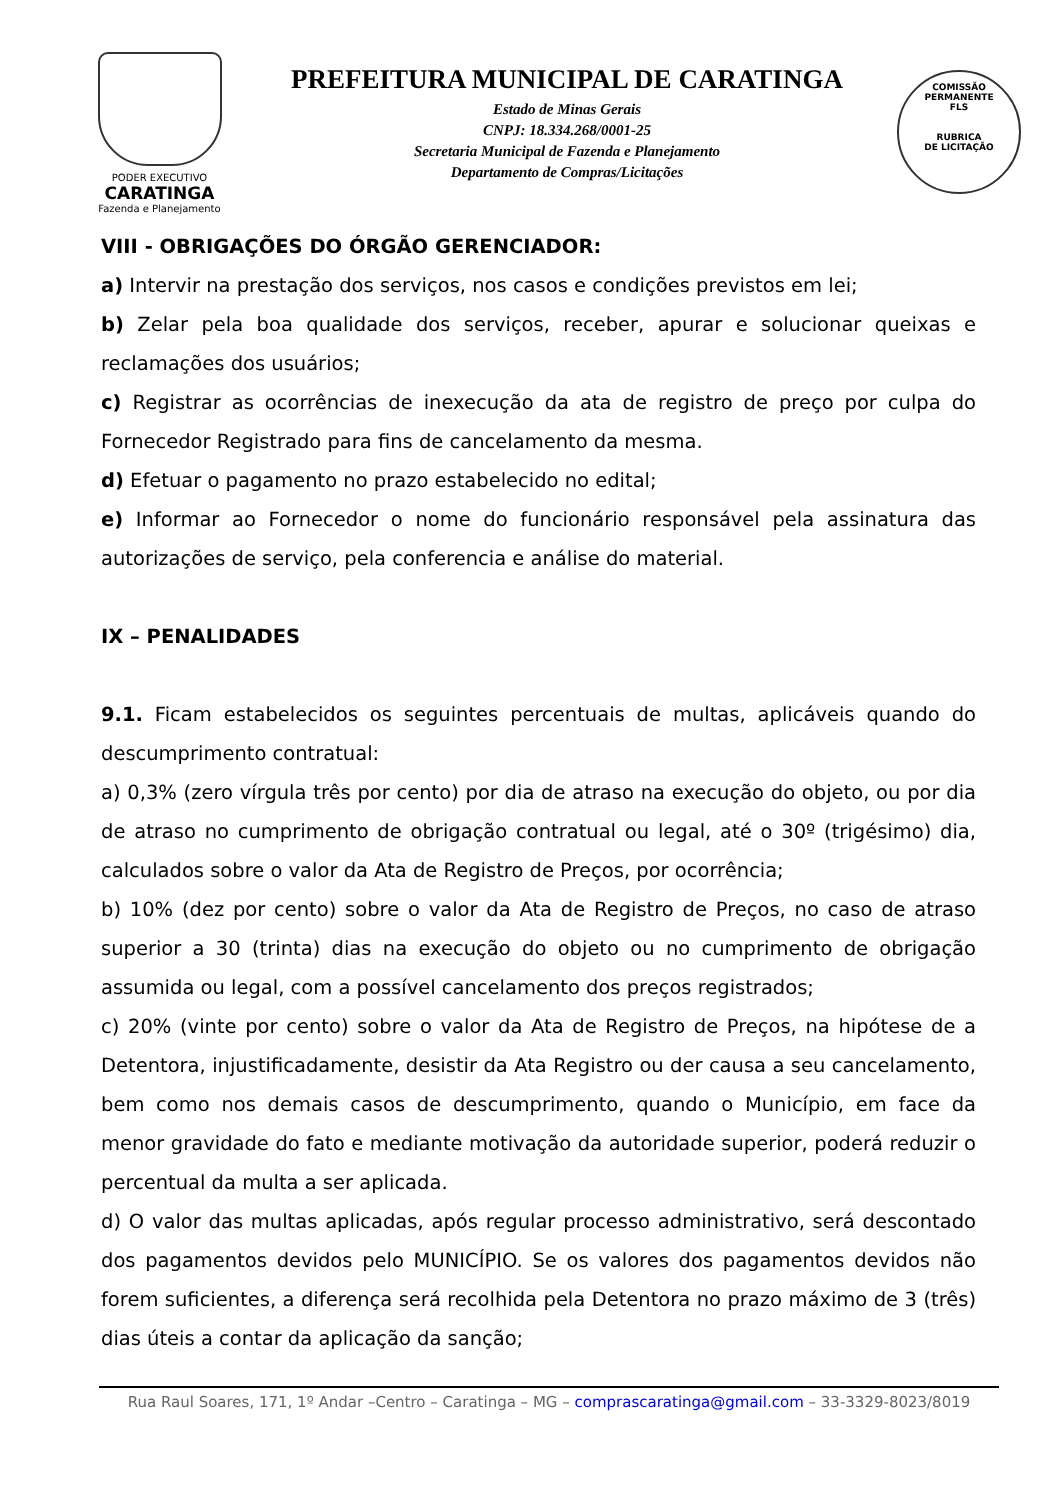PODER EXECUTIVO
CARATINGA
Fazenda e Planejamento
PREFEITURA MUNICIPAL DE CARATINGA
Estado de Minas Gerais
CNPJ: 18.334.268/0001-25
Secretaria Municipal de Fazenda e Planejamento
Departamento de Compras/Licitações
COMISSÃO PERMANENTE
FLS
RUBRICA
DE LICITAÇÃO
VIII - OBRIGAÇÕES DO ÓRGÃO GERENCIADOR:
a) Intervir na prestação dos serviços, nos casos e condições previstos em lei;
b) Zelar pela boa qualidade dos serviços, receber, apurar e solucionar queixas e reclamações dos usuários;
c) Registrar as ocorrências de inexecução da ata de registro de preço por culpa do Fornecedor Registrado para fins de cancelamento da mesma.
d) Efetuar o pagamento no prazo estabelecido no edital;
e) Informar ao Fornecedor o nome do funcionário responsável pela assinatura das autorizações de serviço, pela conferencia e análise do material.
IX – PENALIDADES
9.1. Ficam estabelecidos os seguintes percentuais de multas, aplicáveis quando do descumprimento contratual:
a) 0,3% (zero vírgula três por cento) por dia de atraso na execução do objeto, ou por dia de atraso no cumprimento de obrigação contratual ou legal, até o 30º (trigésimo) dia, calculados sobre o valor da Ata de Registro de Preços, por ocorrência;
b) 10% (dez por cento) sobre o valor da Ata de Registro de Preços, no caso de atraso superior a 30 (trinta) dias na execução do objeto ou no cumprimento de obrigação assumida ou legal, com a possível cancelamento dos preços registrados;
c) 20% (vinte por cento) sobre o valor da Ata de Registro de Preços, na hipótese de a Detentora, injustificadamente, desistir da Ata Registro ou der causa a seu cancelamento, bem como nos demais casos de descumprimento, quando o Município, em face da menor gravidade do fato e mediante motivação da autoridade superior, poderá reduzir o percentual da multa a ser aplicada.
d) O valor das multas aplicadas, após regular processo administrativo, será descontado dos pagamentos devidos pelo MUNICÍPIO. Se os valores dos pagamentos devidos não forem suficientes, a diferença será recolhida pela Detentora no prazo máximo de 3 (três) dias úteis a contar da aplicação da sanção;
Rua Raul Soares, 171, 1º Andar –Centro – Caratinga – MG – comprascaratinga@gmail.com – 33-3329-8023/8019